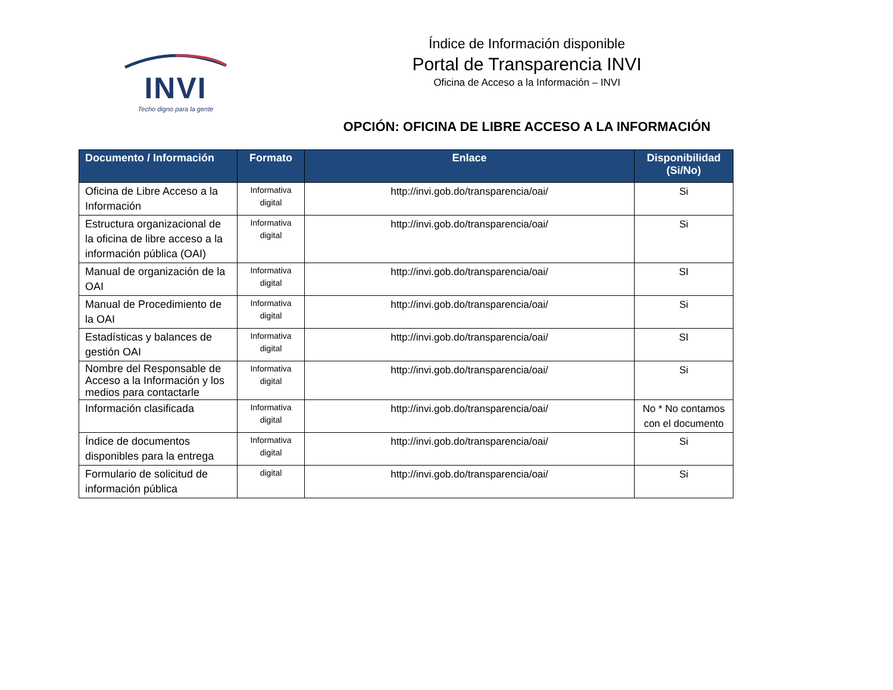INVI
Techo digno para la gente
Índice de Información disponible
Portal de Transparencia INVI
Oficina de Acceso a la Información – INVI
OPCIÓN: OFICINA DE LIBRE ACCESO A LA INFORMACIÓN
| Documento / Información | Formato | Enlace | Disponibilidad (Si/No) |
| --- | --- | --- | --- |
| Oficina de Libre Acceso a la Información | Informativa digital | http://invi.gob.do/transparencia/oai/ | Si |
| Estructura organizacional de la oficina de libre acceso a la información pública (OAI) | Informativa digital | http://invi.gob.do/transparencia/oai/ | Si |
| Manual de organización de la OAI | Informativa digital | http://invi.gob.do/transparencia/oai/ | SI |
| Manual de Procedimiento de la OAI | Informativa digital | http://invi.gob.do/transparencia/oai/ | Si |
| Estadísticas y balances de gestión OAI | Informativa digital | http://invi.gob.do/transparencia/oai/ | SI |
| Nombre del Responsable de Acceso a la Información y los medios para contactarle | Informativa digital | http://invi.gob.do/transparencia/oai/ | Si |
| Información clasificada | Informativa digital | http://invi.gob.do/transparencia/oai/ | No * No contamos con el documento |
| Índice de documentos disponibles para la entrega | Informativa digital | http://invi.gob.do/transparencia/oai/ | Si |
| Formulario de solicitud de información pública | digital | http://invi.gob.do/transparencia/oai/ | Si |